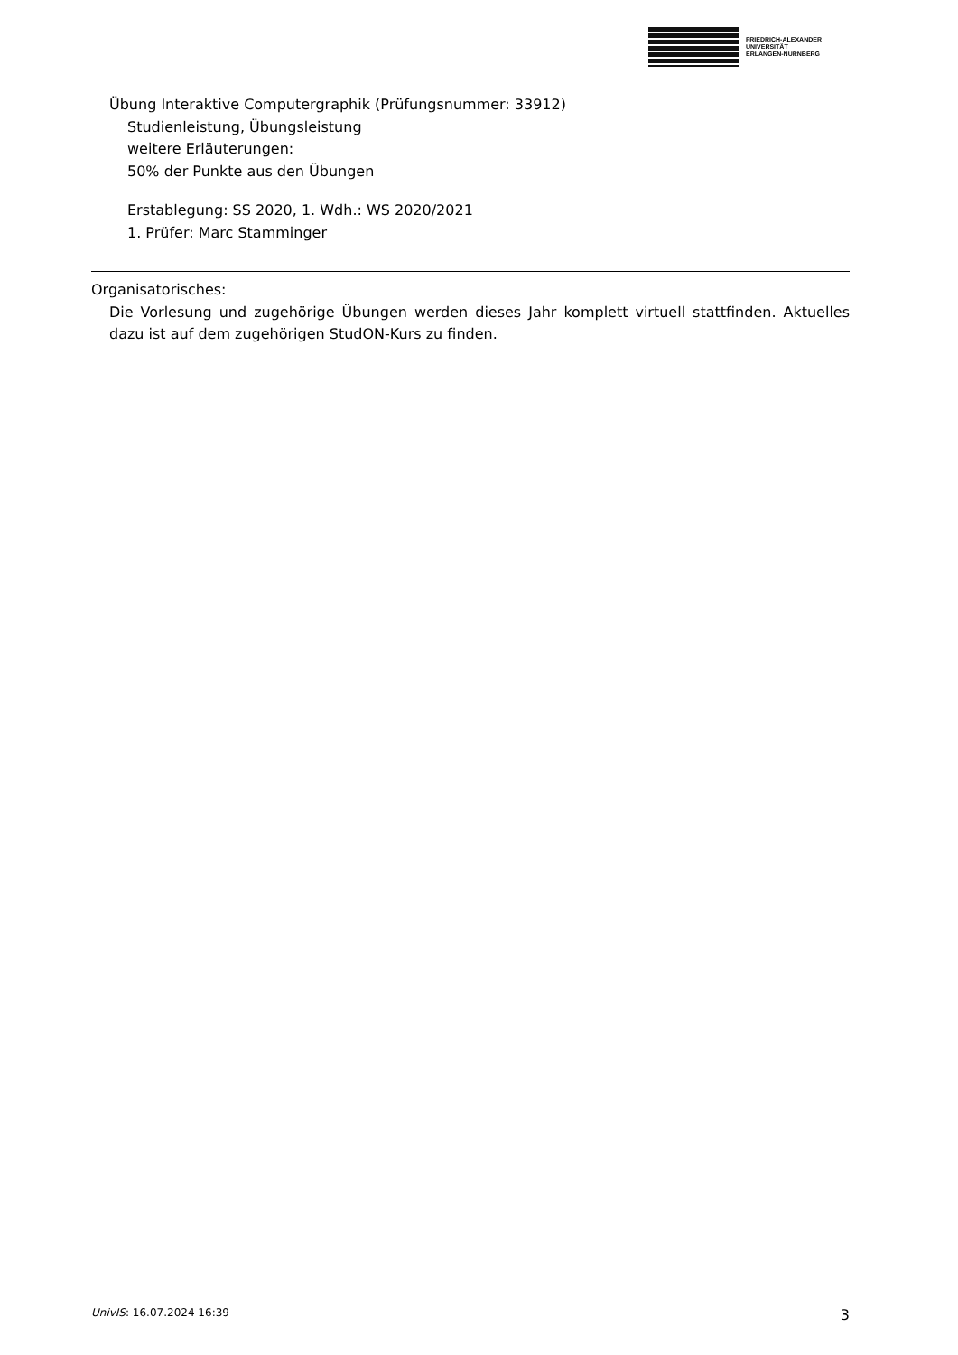FRIEDRICH-ALEXANDER
UNIVERSITÄT
ERLANGEN-NÜRNBERG
Übung Interaktive Computergraphik (Prüfungsnummer: 33912)
Studienleistung, Übungsleistung
weitere Erläuterungen:
50% der Punkte aus den Übungen
Erstablegung: SS 2020, 1. Wdh.: WS 2020/2021
1. Prüfer: Marc Stamminger
Organisatorisches:
Die Vorlesung und zugehörige Übungen werden dieses Jahr komplett virtuell stattfinden. Aktuelles dazu ist auf dem zugehörigen StudON-Kurs zu finden.
UnivIS: 16.07.2024 16:39 3